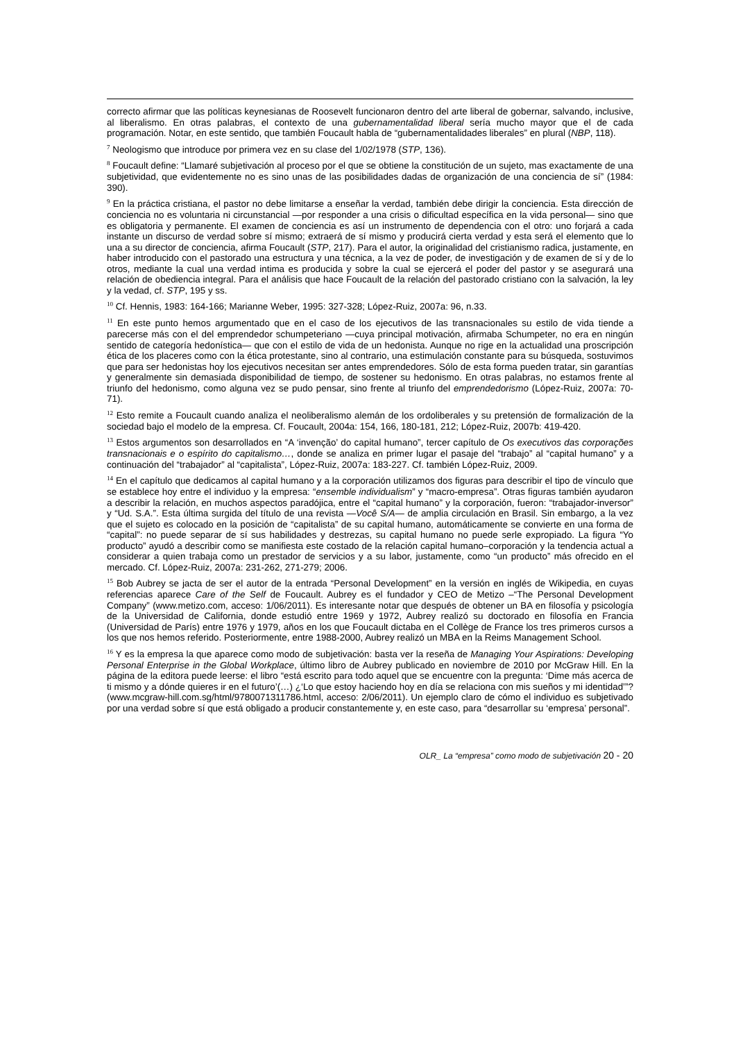correcto afirmar que las políticas keynesianas de Roosevelt funcionaron dentro del arte liberal de gobernar, salvando, inclusive, al liberalismo. En otras palabras, el contexto de una gubernamentalidad liberal sería mucho mayor que el de cada programación. Notar, en este sentido, que también Foucault habla de “gubernamentalidades liberales” en plural (NBP, 118).
<sup>7</sup> Neologismo que introduce por primera vez en su clase del 1/02/1978 (STP, 136).
<sup>8</sup> Foucault define: “Llamaré subjetivación al proceso por el que se obtiene la constitución de un sujeto, mas exactamente de una subjetividad, que evidentemente no es sino unas de las posibilidades dadas de organización de una conciencia de sí” (1984: 390).
<sup>9</sup> En la práctica cristiana, el pastor no debe limitarse a enseñar la verdad, también debe dirigir la conciencia. Esta dirección de conciencia no es voluntaria ni circunstancial —por responder a una crisis o dificultad específica en la vida personal— sino que es obligatoria y permanente. El examen de conciencia es así un instrumento de dependencia con el otro: uno forjará a cada instante un discurso de verdad sobre sí mismo; extraerá de sí mismo y producirá cierta verdad y esta será el elemento que lo una a su director de conciencia, afirma Foucault (STP, 217). Para el autor, la originalidad del cristianismo radica, justamente, en haber introducido con el pastorado una estructura y una técnica, a la vez de poder, de investigación y de examen de sí y de lo otros, mediante la cual una verdad intima es producida y sobre la cual se ejercerá el poder del pastor y se asegurará una relación de obediencia integral. Para el análisis que hace Foucault de la relación del pastorado cristiano con la salvación, la ley y la vedad, cf. STP, 195 y ss.
<sup>10</sup> Cf. Hennis, 1983: 164-166; Marianne Weber, 1995: 327-328; López-Ruiz, 2007a: 96, n.33.
<sup>11</sup> En este punto hemos argumentado que en el caso de los ejecutivos de las transnacionales su estilo de vida tiende a parecerse más con el del emprendedor schumpeteriano —cuya principal motivación, afirmaba Schumpeter, no era en ningún sentido de categoría hedonística— que con el estilo de vida de un hedonista. Aunque no rige en la actualidad una proscripción ética de los placeres como con la ética protestante, sino al contrario, una estimulación constante para su búsqueda, sostuvimos que para ser hedonistas hoy los ejecutivos necesitan ser antes emprendedores. Sólo de esta forma pueden tratar, sin garantías y generalmente sin demasiada disponibilidad de tiempo, de sostener su hedonismo. En otras palabras, no estamos frente al triunfo del hedonismo, como alguna vez se pudo pensar, sino frente al triunfo del emprendedorismo (López-Ruiz, 2007a: 70-71).
<sup>12</sup> Esto remite a Foucault cuando analiza el neoliberalismo alemán de los ordoliberales y su pretensión de formalización de la sociedad bajo el modelo de la empresa. Cf. Foucault, 2004a: 154, 166, 180-181, 212; López-Ruiz, 2007b: 419-420.
<sup>13</sup> Estos argumentos son desarrollados en “A ‘invenção’ do capital humano”, tercer capítulo de Os executivos das corporações transnacionais e o espírito do capitalismo…, donde se analiza en primer lugar el pasaje del “trabajo” al “capital humano” y a continuación del “trabajador” al “capitalista”, López-Ruiz, 2007a: 183-227. Cf. también López-Ruiz, 2009.
<sup>14</sup> En el capítulo que dedicamos al capital humano y a la corporación utilizamos dos figuras para describir el tipo de vínculo que se establece hoy entre el individuo y la empresa: “ensemble individualism” y “macro-empresa”. Otras figuras también ayudaron a describir la relación, en muchos aspectos paradójica, entre el “capital humano” y la corporación, fueron: “trabajador-inversor” y “Ud. S.A.”. Esta última surgida del título de una revista —Você S/A— de amplia circulación en Brasil. Sin embargo, a la vez que el sujeto es colocado en la posición de “capitalista” de su capital humano, automáticamente se convierte en una forma de “capital”: no puede separar de sí sus habilidades y destrezas, su capital humano no puede serle expropiado. La figura “Yo producto” ayudó a describir como se manifiesta este costado de la relación capital humano–corporación y la tendencia actual a considerar a quien trabaja como un prestador de servicios y a su labor, justamente, como “un producto” más ofrecido en el mercado. Cf. López-Ruiz, 2007a: 231-262, 271-279; 2006.
<sup>15</sup> Bob Aubrey se jacta de ser el autor de la entrada “Personal Development” en la versión en inglés de Wikipedia, en cuyas referencias aparece Care of the Self de Foucault. Aubrey es el fundador y CEO de Metizo –“The Personal Development Company” (www.metizo.com, acceso: 1/06/2011). Es interesante notar que después de obtener un BA en filosofía y psicología de la Universidad de California, donde estudió entre 1969 y 1972, Aubrey realizó su doctorado en filosofía en Francia (Universidad de París) entre 1976 y 1979, años en los que Foucault dictaba en el Collège de France los tres primeros cursos a los que nos hemos referido. Posteriormente, entre 1988-2000, Aubrey realizó un MBA en la Reims Management School.
<sup>16</sup> Y es la empresa la que aparece como modo de subjetivación: basta ver la reseña de Managing Your Aspirations: Developing Personal Enterprise in the Global Workplace, último libro de Aubrey publicado en noviembre de 2010 por McGraw Hill. En la página de la editora puede leerse: el libro “está escrito para todo aquel que se encuentre con la pregunta: ‘Dime más acerca de ti mismo y a dónde quieres ir en el futuro’(…) ¿‘Lo que estoy haciendo hoy en día se relaciona con mis sueños y mi identidad’”? (www.mcgraw-hill.com.sg/html/9780071311786.html, acceso: 2/06/2011). Un ejemplo claro de cómo el individuo es subjetivado por una verdad sobre sí que está obligado a producir constantemente y, en este caso, para “desarrollar su ‘empresa’ personal”.
OLR_ La “empresa” como modo de subjetivación 20 - 20